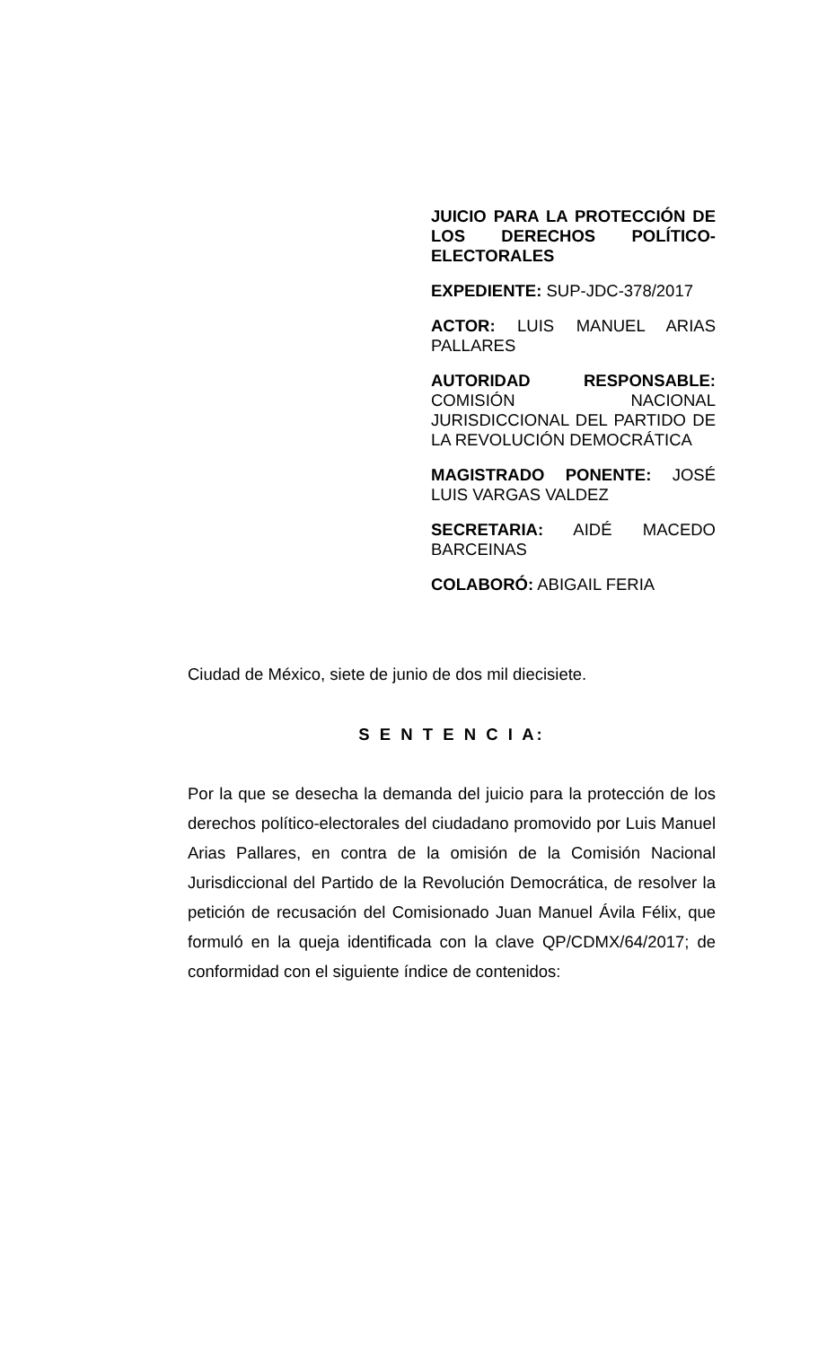JUICIO PARA LA PROTECCIÓN DE LOS DERECHOS POLÍTICO-ELECTORALES
EXPEDIENTE: SUP-JDC-378/2017
ACTOR: LUIS MANUEL ARIAS PALLARES
AUTORIDAD RESPONSABLE: COMISIÓN NACIONAL JURISDICCIONAL DEL PARTIDO DE LA REVOLUCIÓN DEMOCRÁTICA
MAGISTRADO PONENTE: JOSÉ LUIS VARGAS VALDEZ
SECRETARIA: AIDÉ MACEDO BARCEINAS
COLABORÓ: ABIGAIL FERIA
Ciudad de México, siete de junio de dos mil diecisiete.
S E N T E N C I A:
Por la que se desecha la demanda del juicio para la protección de los derechos político-electorales del ciudadano promovido por Luis Manuel Arias Pallares, en contra de la omisión de la Comisión Nacional Jurisdiccional del Partido de la Revolución Democrática, de resolver la petición de recusación del Comisionado Juan Manuel Ávila Félix, que formuló en la queja identificada con la clave QP/CDMX/64/2017; de conformidad con el siguiente índice de contenidos: